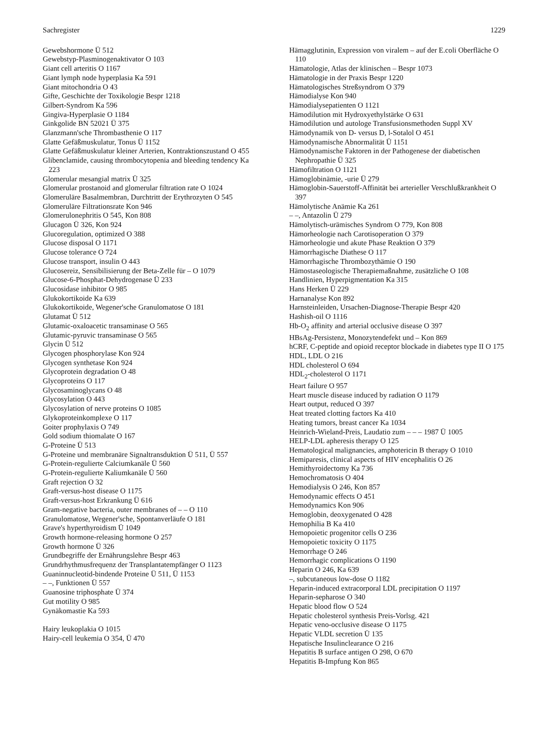Sachregister 1229
Gewebshormone Ü 512
Gewebstyp-Plasminogenaktivator O 103
Giant cell arteritis O 1167
Giant lymph node hyperplasia Ka 591
Giant mitochondria O 43
Gifte, Geschichte der Toxikologie Bespr 1218
Gilbert-Syndrom Ka 596
Gingiva-Hyperplasie O 1184
Ginkgolide BN 52021 Ü 375
Glanzmann'sche Thrombasthenie O 117
Glatte Gefäßmuskulatur, Tonus Ü 1152
Glatte Gefäßmuskulatur kleiner Arterien, Kontraktionszustand O 455
Glibenclamide, causing thrombocytopenia and bleeding tendency Ka 223
Glomerular mesangial matrix Ü 325
Glomerular prostanoid and glomerular filtration rate O 1024
Glomeruläre Basalmembran, Durchtritt der Erythrozyten O 545
Glomeruläre Filtrationsrate Kon 946
Glomerulonephritis O 545, Kon 808
Glucagon Ü 326, Kon 924
Glucoregulation, optimized O 388
Glucose disposal O 1171
Glucose tolerance O 724
Glucose transport, insulin O 443
Glucosereiz, Sensibilisierung der Beta-Zelle für – O 1079
Glucose-6-Phosphat-Dehydrogenase Ü 233
Glucosidase inhibitor O 985
Glukokortikoide Ka 639
Glukokortikoide, Wegener'sche Granulomatose O 181
Glutamat Ü 512
Glutamic-oxaloacetic transaminase O 565
Glutamic-pyruvic transaminase O 565
Glycin Ü 512
Glycogen phosphorylase Kon 924
Glycogen synthetase Kon 924
Glycoprotein degradation O 48
Glycoproteins O 117
Glycosaminoglycans O 48
Glycosylation O 443
Glycosylation of nerve proteins O 1085
Glykoproteinkomplexe O 117
Goiter prophylaxis O 749
Gold sodium thiomalate O 167
G-Proteine Ü 513
G-Proteine und membranäre Signaltransduktion Ü 511, Ü 557
G-Protein-regulierte Calciumkanäle Ü 560
G-Protein-regulierte Kaliumkanäle Ü 560
Graft rejection O 32
Graft-versus-host disease O 1175
Graft-versus-host Erkrankung Ü 616
Gram-negative bacteria, outer membranes of – – O 110
Granulomatose, Wegener'sche, Spontanverläufe O 181
Grave's hyperthyroidism Ü 1049
Growth hormone-releasing hormone O 257
Growth hormone Ü 326
Grundbegriffe der Ernährungslehre Bespr 463
Grundrhythmusfrequenz der Transplantatempfänger O 1123
Guaninnucleotid-bindende Proteine Ü 511, Ü 1153
– –, Funktionen Ü 557
Guanosine triphosphate Ü 374
Gut motility O 985
Gynäkomastie Ka 593
Hairy leukoplakia O 1015
Hairy-cell leukemia O 354, Ü 470
Hämagglutinin, Expression von viralem – auf der E.coli Oberfläche O 110
Hämatologie, Atlas der klinischen – Bespr 1073
Hämatologie in der Praxis Bespr 1220
Hämatologisches Streßsyndrom O 379
Hämodialyse Kon 940
Hämodialysepatienten O 1121
Hämodilution mit Hydroxyethylstärke O 631
Hämodilution und autologe Transfusionsmethoden Suppl XV
Hämodynamik von D- versus D, l-Sotalol O 451
Hämodynamische Abnormalität Ü 1151
Hämodynamische Faktoren in der Pathogenese der diabetischen Nephropathie Ü 325
Hämofiltration O 1121
Hämoglobinämie, -urie Ü 279
Hämoglobin-Sauerstoff-Affinität bei arterieller Verschlußkrankheit O 397
Hämolytische Anämie Ka 261
– –, Antazolin Ü 279
Hämolytisch-urämisches Syndrom O 779, Kon 808
Hämorheologie nach Carotisoperation O 379
Hämorheologie und akute Phase Reaktion O 379
Hämorrhagische Diathese O 117
Hämorrhagische Thrombozythämie O 190
Hämostaseologische Therapiemaßnahme, zusätzliche O 108
Handlinien, Hyperpigmentation Ka 315
Hans Herken Ü 229
Harnanalyse Kon 892
Harnsteinleiden, Ursachen-Diagnose-Therapie Bespr 420
Hashish-oil O 1116
Hb-O<sub>2</sub> affinity and arterial occlusive disease O 397
HBsAg-Persistenz, Monozytendefekt und – Kon 869
hCRF, C-peptide and opioid receptor blockade in diabetes type II O 175
HDL, LDL O 216
HDL cholesterol O 694
HDL<sub>2</sub>-cholesterol O 1171
Heart failure O 957
Heart muscle disease induced by radiation O 1179
Heart output, reduced O 397
Heat treated clotting factors Ka 410
Heating tumors, breast cancer Ka 1034
Heinrich-Wieland-Preis, Laudatio zum – – – 1987 Ü 1005
HELP-LDL apheresis therapy O 125
Hematological malignancies, amphotericin B therapy O 1010
Hemiparesis, clinical aspects of HIV encephalitis O 26
Hemithyroidectomy Ka 736
Hemochromatosis O 404
Hemodialysis O 246, Kon 857
Hemodynamic effects O 451
Hemodynamics Kon 906
Hemoglobin, deoxygenated O 428
Hemophilia B Ka 410
Hemopoietic progenitor cells O 236
Hemopoietic toxicity O 1175
Hemorrhage O 246
Hemorrhagic complications O 1190
Heparin O 246, Ka 639
–, subcutaneous low-dose O 1182
Heparin-induced extracorporal LDL precipitation O 1197
Heparin-sepharose O 340
Hepatic blood flow O 524
Hepatic cholesterol synthesis Preis-Vorlsg. 421
Hepatic veno-occlusive disease O 1175
Hepatic VLDL secretion Ü 135
Hepatische Insulinclearance O 216
Hepatitis B surface antigen O 298, O 670
Hepatitis B-Impfung Kon 865